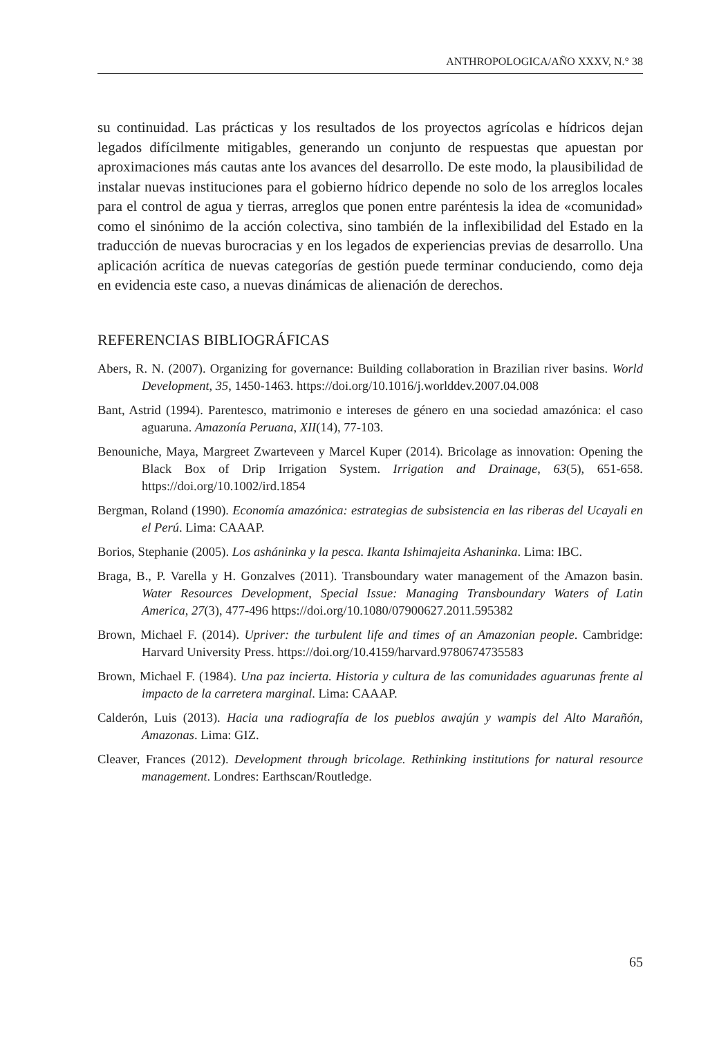ANTHROPOLOGICA/AÑO XXXV, N.° 38
su continuidad. Las prácticas y los resultados de los proyectos agrícolas e hídricos dejan legados difícilmente mitigables, generando un conjunto de respuestas que apuestan por aproximaciones más cautas ante los avances del desarrollo. De este modo, la plausibilidad de instalar nuevas instituciones para el gobierno hídrico depende no solo de los arreglos locales para el control de agua y tierras, arreglos que ponen entre paréntesis la idea de «comunidad» como el sinónimo de la acción colectiva, sino también de la inflexibilidad del Estado en la traducción de nuevas burocracias y en los legados de experiencias previas de desarrollo. Una aplicación acrítica de nuevas categorías de gestión puede terminar conduciendo, como deja en evidencia este caso, a nuevas dinámicas de alienación de derechos.
REFERENCIAS BIBLIOGRÁFICAS
Abers, R. N. (2007). Organizing for governance: Building collaboration in Brazilian river basins. World Development, 35, 1450-1463. https://doi.org/10.1016/j.worlddev.2007.04.008
Bant, Astrid (1994). Parentesco, matrimonio e intereses de género en una sociedad amazónica: el caso aguaruna. Amazonía Peruana, XII(14), 77-103.
Benouniche, Maya, Margreet Zwarteveen y Marcel Kuper (2014). Bricolage as innovation: Opening the Black Box of Drip Irrigation System. Irrigation and Drainage, 63(5), 651-658. https://doi.org/10.1002/ird.1854
Bergman, Roland (1990). Economía amazónica: estrategias de subsistencia en las riberas del Ucayali en el Perú. Lima: CAAAP.
Borios, Stephanie (2005). Los asháninka y la pesca. Ikanta Ishimajeita Ashaninka. Lima: IBC.
Braga, B., P. Varella y H. Gonzalves (2011). Transboundary water management of the Amazon basin. Water Resources Development, Special Issue: Managing Transboundary Waters of Latin America, 27(3), 477-496 https://doi.org/10.1080/07900627.2011.595382
Brown, Michael F. (2014). Upriver: the turbulent life and times of an Amazonian people. Cambridge: Harvard University Press. https://doi.org/10.4159/harvard.9780674735583
Brown, Michael F. (1984). Una paz incierta. Historia y cultura de las comunidades aguarunas frente al impacto de la carretera marginal. Lima: CAAAP.
Calderón, Luis (2013). Hacia una radiografía de los pueblos awajún y wampis del Alto Marañón, Amazonas. Lima: GIZ.
Cleaver, Frances (2012). Development through bricolage. Rethinking institutions for natural resource management. Londres: Earthscan/Routledge.
65